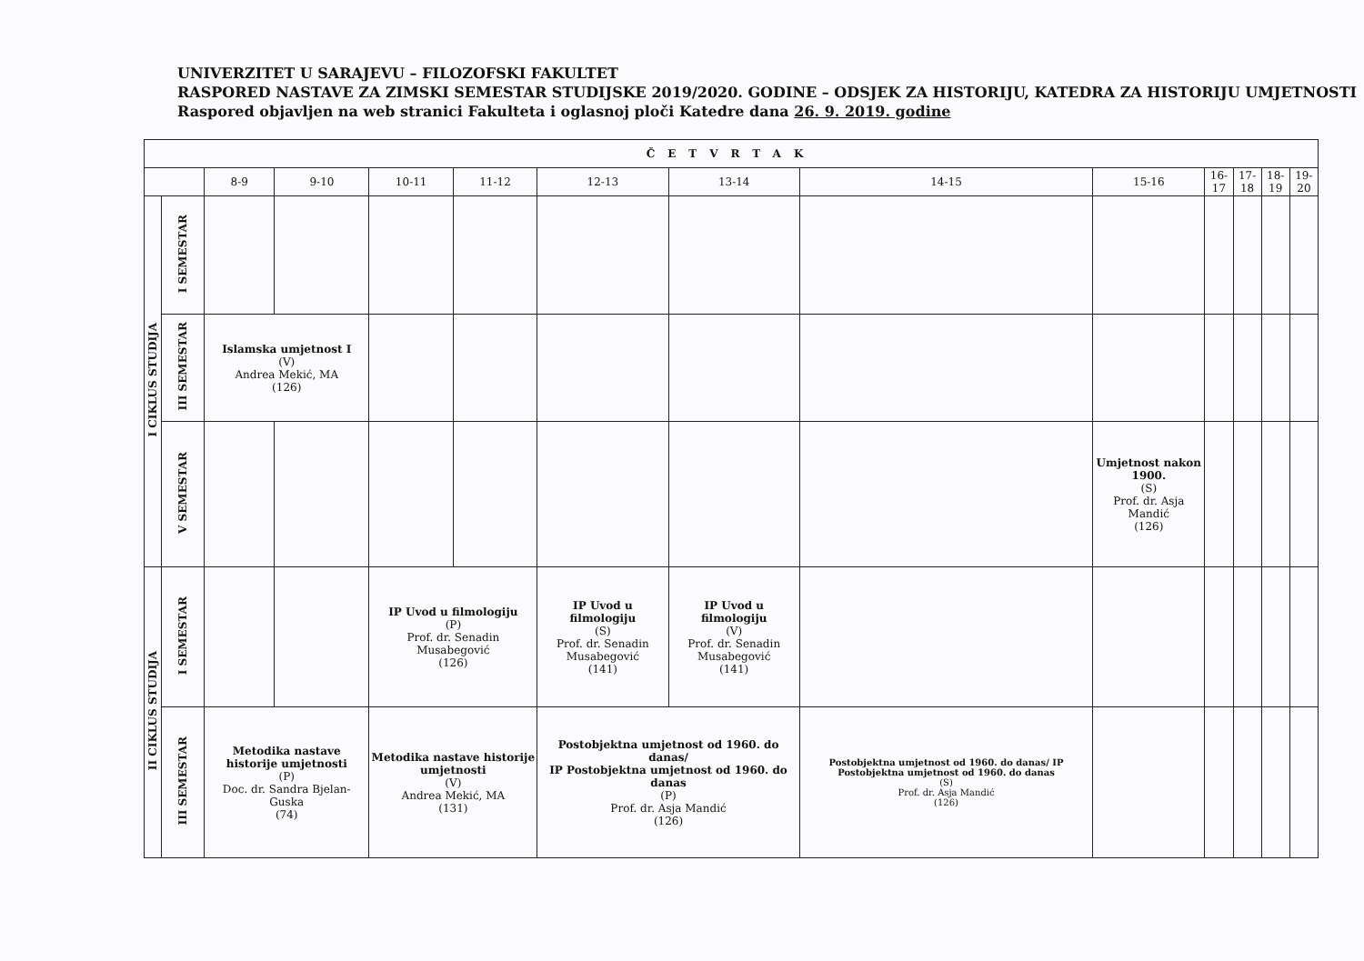UNIVERZITET U SARAJEVU – FILOZOFSKI FAKULTET
RASPORED NASTAVE ZA ZIMSKI SEMESTAR STUDIJSKE 2019/2020. GODINE – ODSJEK ZA HISTORIJU, KATEDRA ZA HISTORIJU UMJETNOSTI
Raspored objavljen na web stranici Fakulteta i oglasnoj ploči Katedre dana 26. 9. 2019. godine
| ČETVRTAK | | | | | | | | | | | | | |
| --- | --- | --- | --- | --- | --- | --- | --- | --- | --- | --- | --- | --- | --- |
| | | 8-9 | 9-10 | 10-11 | 11-12 | 12-13 | 13-14 | 14-15 | 15-16 | 16-17 | 17-18 | 18-19 | 19-20 |
| I CIKLUS STUDIJA | I SEMESTAR | | | | | | | | | | | | |
| | III SEMESTAR | Islamska umjetnost I (V) Andrea Mekić, MA (126) | | | | | | | | | | | |
| | V SEMESTAR | | | | | | | | Umjetnost nakon 1900. (S) Prof. dr. Asja Mandić (126) | | | | |
| II CIKLUS STUDIJA | I SEMESTAR | | | IP Uvod u filmologiju (P) Prof. dr. Senadin Musabegović (126) | | IP Uvod u filmologiju (S) Prof. dr. Senadin Musabegović (141) | IP Uvod u filmologiju (V) Prof. dr. Senadin Musabegović (141) | | | | | | |
| | III SEMESTAR | Metodika nastave historije umjetnosti (P) Doc. dr. Sandra Bjelan-Guska (74) | | Metodika nastave historije umjetnosti (V) Andrea Mekić, MA (131) | | Postobjektna umjetnost od 1960. do danas/ IP Postobjektna umjetnost od 1960. do danas (P) Prof. dr. Asja Mandić (126) | | Postobjektna umjetnost od 1960. do danas/ IP Postobjektna umjetnost od 1960. do danas (S) Prof. dr. Asja Mandić (126) | | | | | |